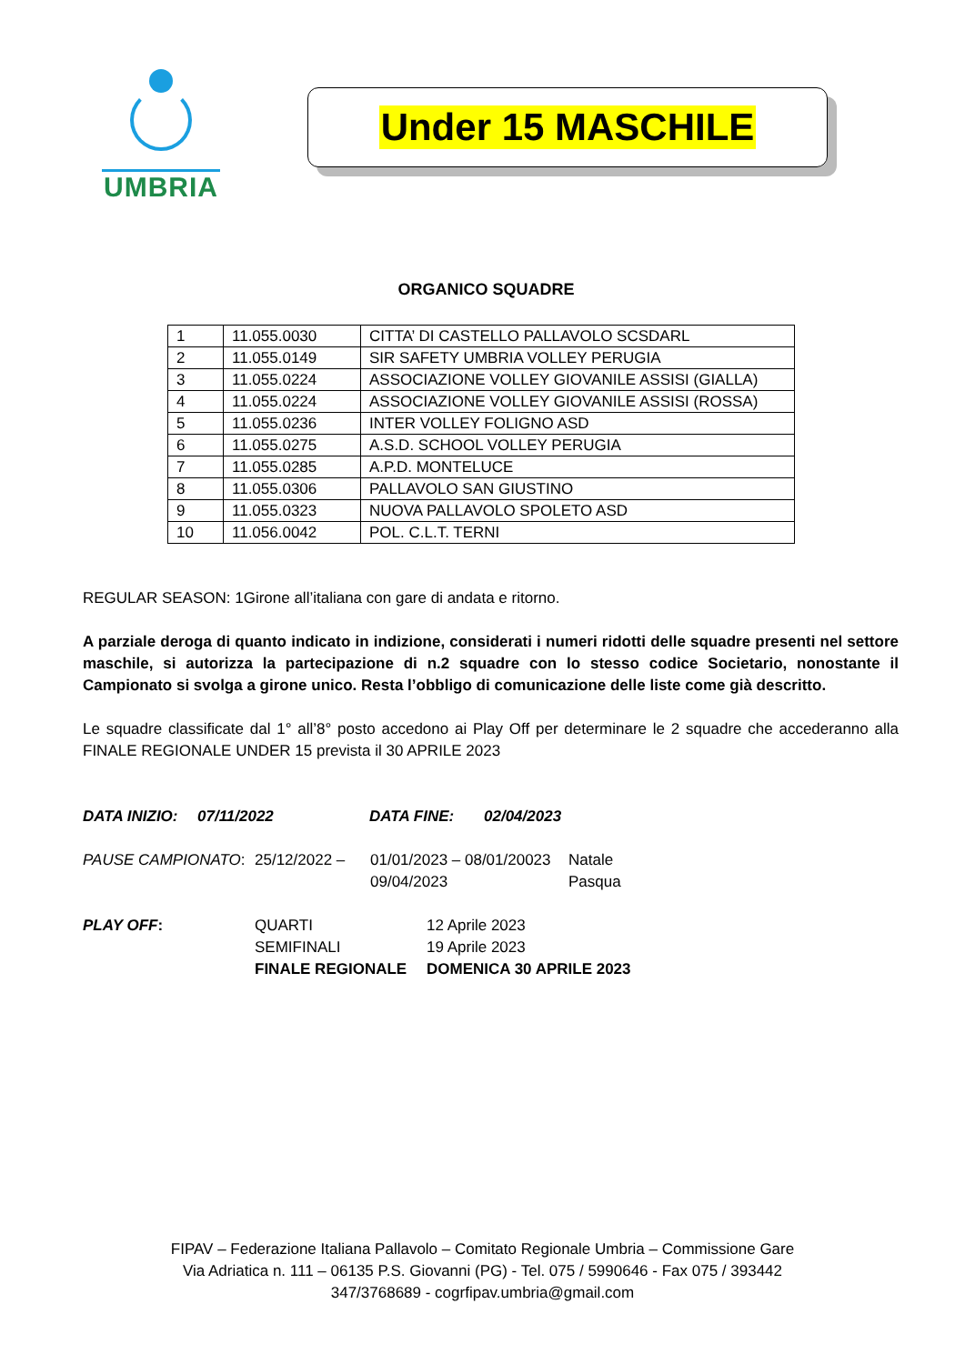UMBRIA
Under 15 MASCHILE
ORGANICO SQUADRE
| 1 | 11.055.0030 | CITTA’ DI CASTELLO PALLAVOLO SCSDARL |
| 2 | 11.055.0149 | SIR SAFETY UMBRIA VOLLEY PERUGIA |
| 3 | 11.055.0224 | ASSOCIAZIONE VOLLEY GIOVANILE ASSISI (GIALLA) |
| 4 | 11.055.0224 | ASSOCIAZIONE VOLLEY GIOVANILE ASSISI (ROSSA) |
| 5 | 11.055.0236 | INTER VOLLEY FOLIGNO ASD |
| 6 | 11.055.0275 | A.S.D. SCHOOL VOLLEY PERUGIA |
| 7 | 11.055.0285 | A.P.D. MONTELUCE |
| 8 | 11.055.0306 | PALLAVOLO SAN GIUSTINO |
| 9 | 11.055.0323 | NUOVA PALLAVOLO SPOLETO ASD |
| 10 | 11.056.0042 | POL. C.L.T. TERNI |
REGULAR SEASON: 1Girone all’italiana con gare di andata e ritorno.
A parziale deroga di quanto indicato in indizione, considerati i numeri ridotti delle squadre presenti nel settore maschile, si autorizza la partecipazione di n.2 squadre con lo stesso codice Societario, nonostante il Campionato si svolga a girone unico. Resta l’obbligo di comunicazione delle liste come già descritto.
Le squadre classificate dal 1° all’8° posto accedono ai Play Off per determinare le 2 squadre che accederanno alla FINALE REGIONALE UNDER 15 prevista il 30 APRILE 2023
DATA INIZIO: 07/11/2022 DATA FINE: 02/04/2023
PAUSE CAMPIONATO:
25/12/2022 –
01/01/2023 – 08/01/20023
09/04/2023
Natale
Pasqua
PLAY OFF:
QUARTI
SEMIFINALI
FINALE REGIONALE
12 Aprile 2023
19 Aprile 2023
DOMENICA 30 APRILE 2023
FIPAV – Federazione Italiana Pallavolo – Comitato Regionale Umbria – Commissione Gare
Via Adriatica n. 111 – 06135 P.S. Giovanni (PG) - Tel. 075 / 5990646 - Fax 075 / 393442
347/3768689 - cogrfipav.umbria@gmail.com